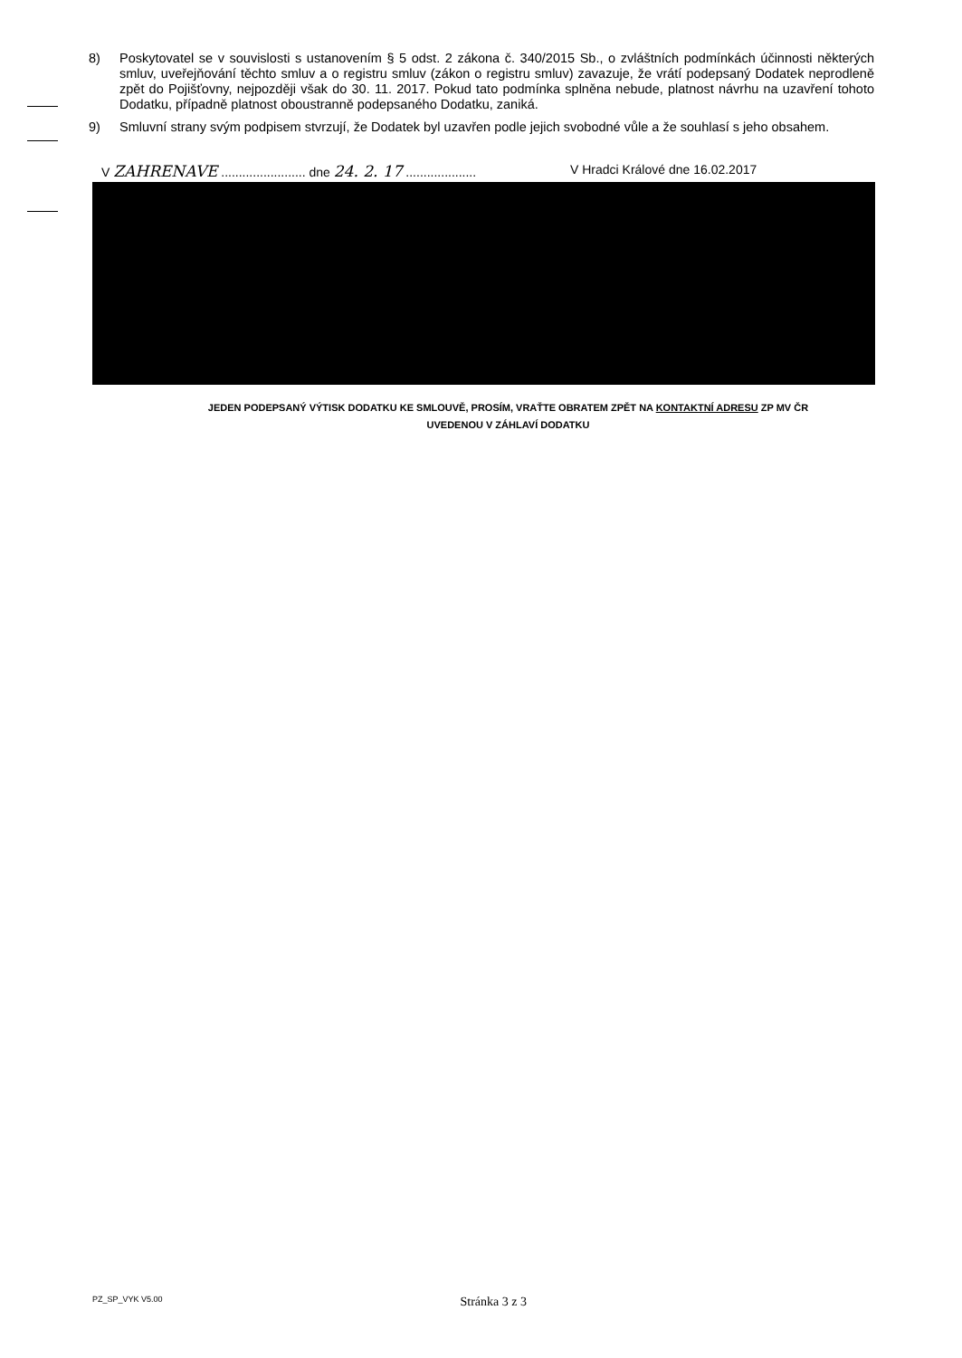8) Poskytovatel se v souvislosti s ustanovením § 5 odst. 2 zákona č. 340/2015 Sb., o zvláštních podmínkách účinnosti některých smluv, uveřejňování těchto smluv a o registru smluv (zákon o registru smluv) zavazuje, že vrátí podepsaný Dodatek neprodleně zpět do Pojišťovny, nejpozději však do 30. 11. 2017. Pokud tato podmínka splněna nebude, platnost návrhu na uzavření tohoto Dodatku, případně platnost oboustranně podepsaného Dodatku, zaniká.
9) Smluvní strany svým podpisem stvrzují, že Dodatek byl uzavřen podle jejich svobodné vůle a že souhlasí s jeho obsahem.
V ZAHRENAVE ........................ dne 24. 2. 17 ....................
V Hradci Králové dne 16.02.2017
JEDEN PODEPSANÝ VÝTISK DODATKU KE SMLOUVĚ, PROSÍM, VRAŤTE OBRATEM ZPĚT NA KONTAKTNÍ ADRESU ZP MV ČR
UVEDENOU V ZÁHLAVÍ DODATKU
PZ_SP_VYK V5.00 Stránka 3 z 3